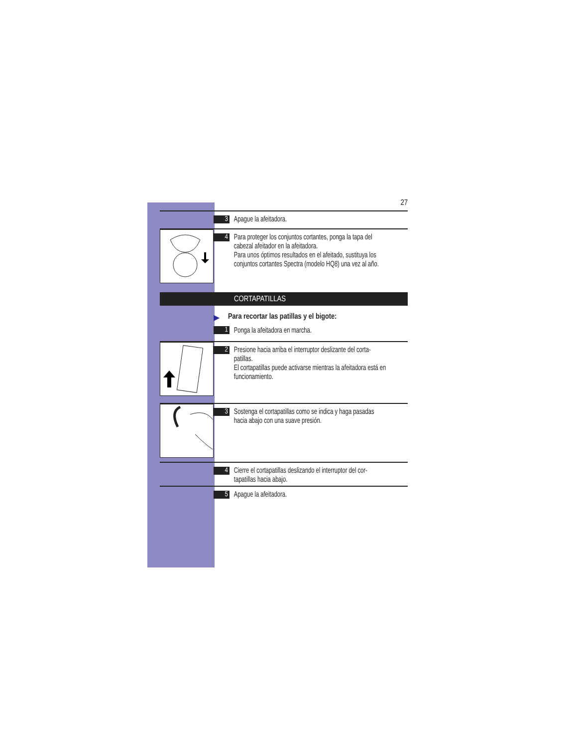27
3
Apague la afeitadora.
4
Para proteger los conjuntos cortantes, ponga la tapa del cabezal afeitador en la afeitadora.
Para unos óptimos resultados en el afeitado, sustituya los conjuntos cortantes Spectra (modelo HQ8) una vez al año.
CORTAPATILLAS
▶ Para recortar las patillas y el bigote:
1
Ponga la afeitadora en marcha.
2
Presione hacia arriba el interruptor deslizante del corta-patillas.
El cortapatillas puede activarse mientras la afeitadora está en funcionamiento.
3
Sostenga el cortapatillas como se indica y haga pasadas hacia abajo con una suave presión.
4
Cierre el cortapatillas deslizando el interruptor del cor-tapatillas hacia abajo.
5
Apague la afeitadora.